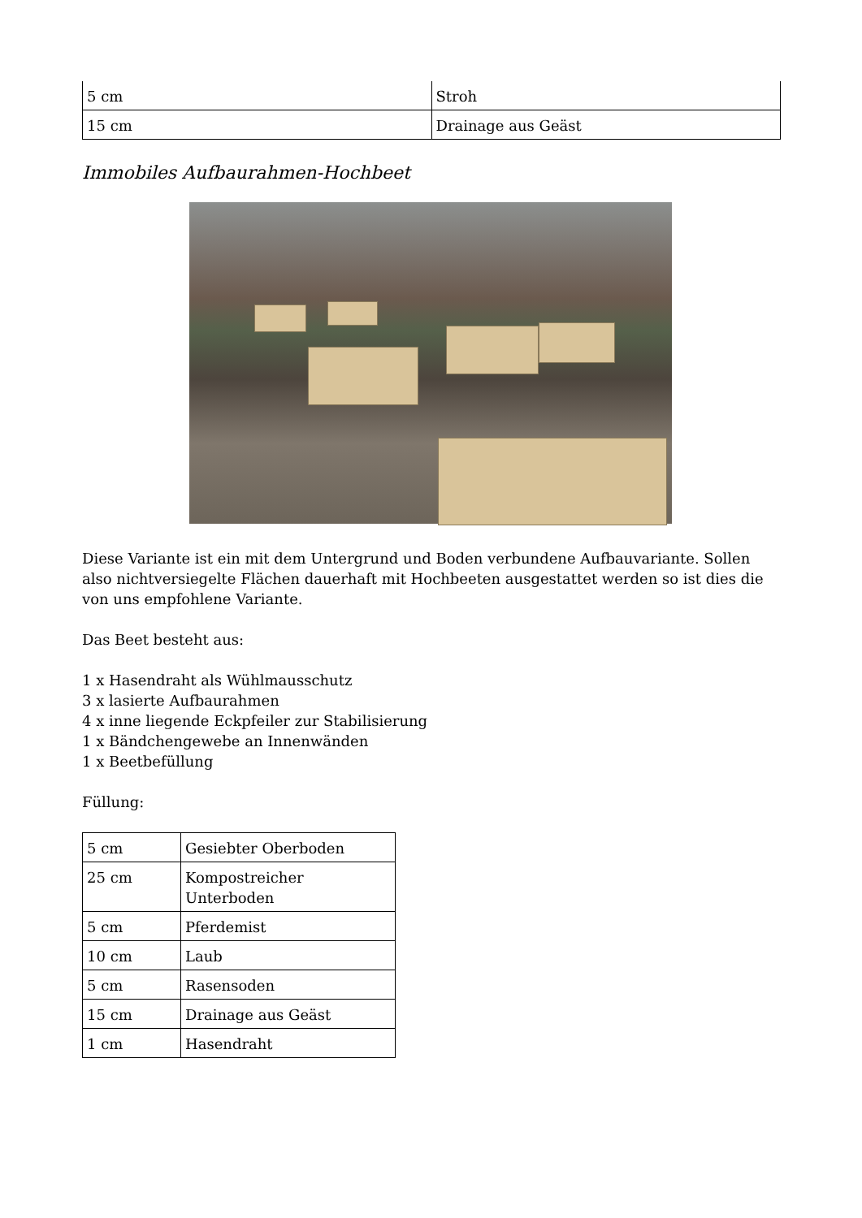| 5 cm | Stroh |
| 15 cm | Drainage aus Geäst |
Immobiles Aufbaurahmen-Hochbeet
Diese Variante ist ein mit dem Untergrund und Boden verbundene Aufbauvariante. Sollen also nichtversiegelte Flächen dauerhaft mit Hochbeeten ausgestattet werden so ist dies die von uns empfohlene Variante.
Das Beet besteht aus:
1 x Hasendraht als Wühlmausschutz
3 x lasierte Aufbaurahmen
4 x inne liegende Eckpfeiler zur Stabilisierung
1 x Bändchengewebe an Innenwänden
1 x Beetbefüllung
Füllung:
| 5 cm | Gesiebter Oberboden |
| 25 cm | Kompostreicher Unterboden |
| 5 cm | Pferdemist |
| 10 cm | Laub |
| 5 cm | Rasensoden |
| 15 cm | Drainage aus Geäst |
| 1 cm | Hasendraht |